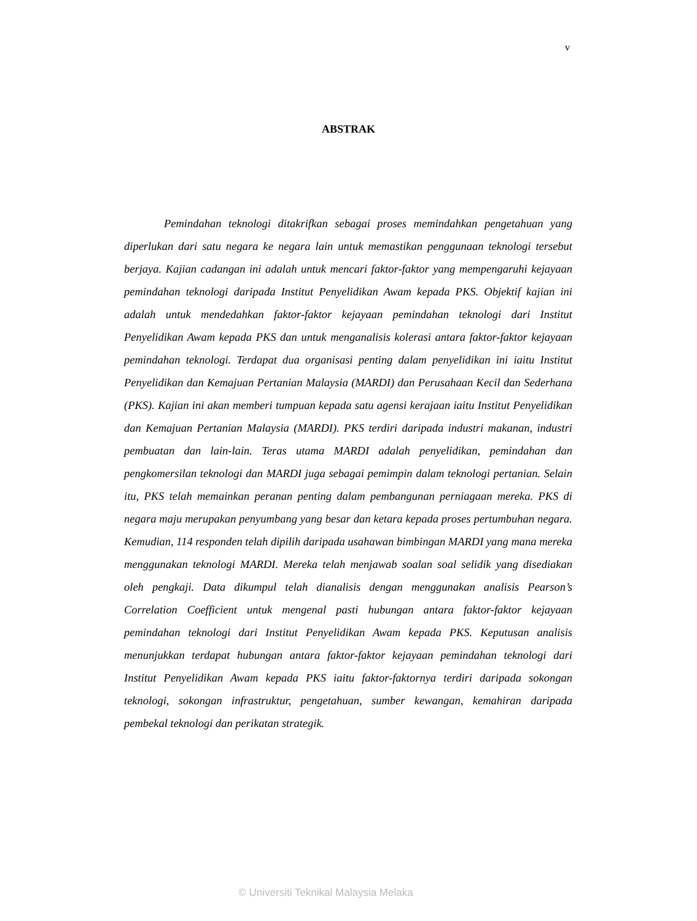v
ABSTRAK
Pemindahan teknologi ditakrifkan sebagai proses memindahkan pengetahuan yang diperlukan dari satu negara ke negara lain untuk memastikan penggunaan teknologi tersebut berjaya. Kajian cadangan ini adalah untuk mencari faktor-faktor yang mempengaruhi kejayaan pemindahan teknologi daripada Institut Penyelidikan Awam kepada PKS. Objektif kajian ini adalah untuk mendedahkan faktor-faktor kejayaan pemindahan teknologi dari Institut Penyelidikan Awam kepada PKS dan untuk menganalisis kolerasi antara faktor-faktor kejayaan pemindahan teknologi. Terdapat dua organisasi penting dalam penyelidikan ini iaitu Institut Penyelidikan dan Kemajuan Pertanian Malaysia (MARDI) dan Perusahaan Kecil dan Sederhana (PKS). Kajian ini akan memberi tumpuan kepada satu agensi kerajaan iaitu Institut Penyelidikan dan Kemajuan Pertanian Malaysia (MARDI). PKS terdiri daripada industri makanan, industri pembuatan dan lain-lain. Teras utama MARDI adalah penyelidikan, pemindahan dan pengkomersilan teknologi dan MARDI juga sebagai pemimpin dalam teknologi pertanian. Selain itu, PKS telah memainkan peranan penting dalam pembangunan perniagaan mereka. PKS di negara maju merupakan penyumbang yang besar dan ketara kepada proses pertumbuhan negara. Kemudian, 114 responden telah dipilih daripada usahawan bimbingan MARDI yang mana mereka menggunakan teknologi MARDI. Mereka telah menjawab soalan soal selidik yang disediakan oleh pengkaji. Data dikumpul telah dianalisis dengan menggunakan analisis Pearson’s Correlation Coefficient untuk mengenal pasti hubungan antara faktor-faktor kejayaan pemindahan teknologi dari Institut Penyelidikan Awam kepada PKS. Keputusan analisis menunjukkan terdapat hubungan antara faktor-faktor kejayaan pemindahan teknologi dari Institut Penyelidikan Awam kepada PKS iaitu faktor-faktornya terdiri daripada sokongan teknologi, sokongan infrastruktur, pengetahuan, sumber kewangan, kemahiran daripada pembekal teknologi dan perikatan strategik.
© Universiti Teknikal Malaysia Melaka